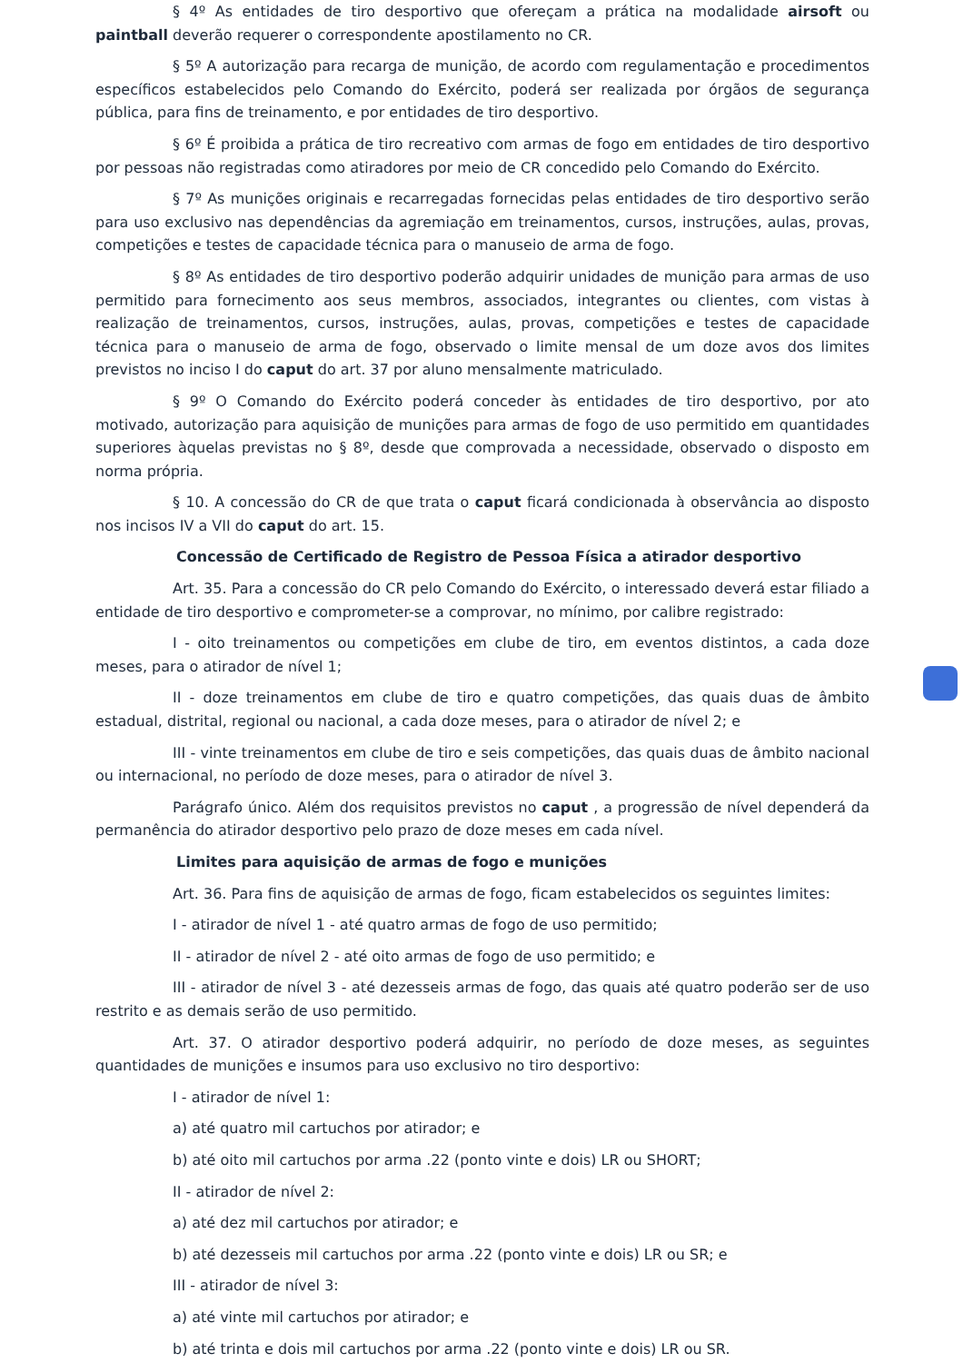§ 4º As entidades de tiro desportivo que ofereçam a prática na modalidade airsoft ou paintball deverão requerer o correspondente apostilamento no CR.
§ 5º A autorização para recarga de munição, de acordo com regulamentação e procedimentos específicos estabelecidos pelo Comando do Exército, poderá ser realizada por órgãos de segurança pública, para fins de treinamento, e por entidades de tiro desportivo.
§ 6º É proibida a prática de tiro recreativo com armas de fogo em entidades de tiro desportivo por pessoas não registradas como atiradores por meio de CR concedido pelo Comando do Exército.
§ 7º As munições originais e recarregadas fornecidas pelas entidades de tiro desportivo serão para uso exclusivo nas dependências da agremiação em treinamentos, cursos, instruções, aulas, provas, competições e testes de capacidade técnica para o manuseio de arma de fogo.
§ 8º As entidades de tiro desportivo poderão adquirir unidades de munição para armas de uso permitido para fornecimento aos seus membros, associados, integrantes ou clientes, com vistas à realização de treinamentos, cursos, instruções, aulas, provas, competições e testes de capacidade técnica para o manuseio de arma de fogo, observado o limite mensal de um doze avos dos limites previstos no inciso I do caput do art. 37 por aluno mensalmente matriculado.
§ 9º O Comando do Exército poderá conceder às entidades de tiro desportivo, por ato motivado, autorização para aquisição de munições para armas de fogo de uso permitido em quantidades superiores àquelas previstas no § 8º, desde que comprovada a necessidade, observado o disposto em norma própria.
§ 10. A concessão do CR de que trata o caput ficará condicionada à observância ao disposto nos incisos IV a VII do caput do art. 15.
Concessão de Certificado de Registro de Pessoa Física a atirador desportivo
Art. 35. Para a concessão do CR pelo Comando do Exército, o interessado deverá estar filiado a entidade de tiro desportivo e comprometer-se a comprovar, no mínimo, por calibre registrado:
I - oito treinamentos ou competições em clube de tiro, em eventos distintos, a cada doze meses, para o atirador de nível 1;
II - doze treinamentos em clube de tiro e quatro competições, das quais duas de âmbito estadual, distrital, regional ou nacional, a cada doze meses, para o atirador de nível 2; e
III - vinte treinamentos em clube de tiro e seis competições, das quais duas de âmbito nacional ou internacional, no período de doze meses, para o atirador de nível 3.
Parágrafo único. Além dos requisitos previstos no caput , a progressão de nível dependerá da permanência do atirador desportivo pelo prazo de doze meses em cada nível.
Limites para aquisição de armas de fogo e munições
Art. 36. Para fins de aquisição de armas de fogo, ficam estabelecidos os seguintes limites:
I - atirador de nível 1 - até quatro armas de fogo de uso permitido;
II - atirador de nível 2 - até oito armas de fogo de uso permitido; e
III - atirador de nível 3 - até dezesseis armas de fogo, das quais até quatro poderão ser de uso restrito e as demais serão de uso permitido.
Art. 37. O atirador desportivo poderá adquirir, no período de doze meses, as seguintes quantidades de munições e insumos para uso exclusivo no tiro desportivo:
I - atirador de nível 1:
a) até quatro mil cartuchos por atirador; e
b) até oito mil cartuchos por arma .22 (ponto vinte e dois) LR ou SHORT;
II - atirador de nível 2:
a) até dez mil cartuchos por atirador; e
b) até dezesseis mil cartuchos por arma .22 (ponto vinte e dois) LR ou SR; e
III - atirador de nível 3:
a) até vinte mil cartuchos por atirador; e
b) até trinta e dois mil cartuchos por arma .22 (ponto vinte e dois) LR ou SR.